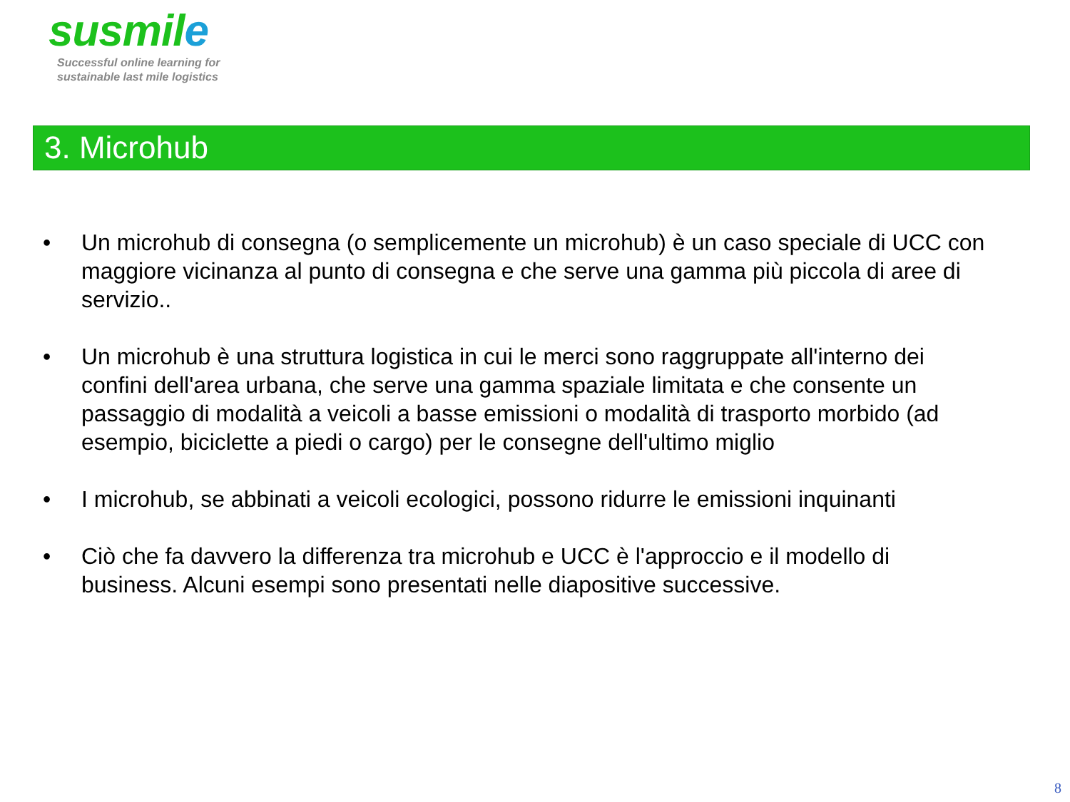susmile
Successful online learning for
sustainable last mile logistics
3. Microhub
• Un microhub di consegna (o semplicemente un microhub) è un caso speciale di UCC con maggiore vicinanza al punto di consegna e che serve una gamma più piccola di aree di servizio..
• Un microhub è una struttura logistica in cui le merci sono raggruppate all'interno dei confini dell'area urbana, che serve una gamma spaziale limitata e che consente un passaggio di modalità a veicoli a basse emissioni o modalità di trasporto morbido (ad esempio, biciclette a piedi o cargo) per le consegne dell'ultimo miglio
• I microhub, se abbinati a veicoli ecologici, possono ridurre le emissioni inquinanti
• Ciò che fa davvero la differenza tra microhub e UCC è l'approccio e il modello di business. Alcuni esempi sono presentati nelle diapositive successive.
8